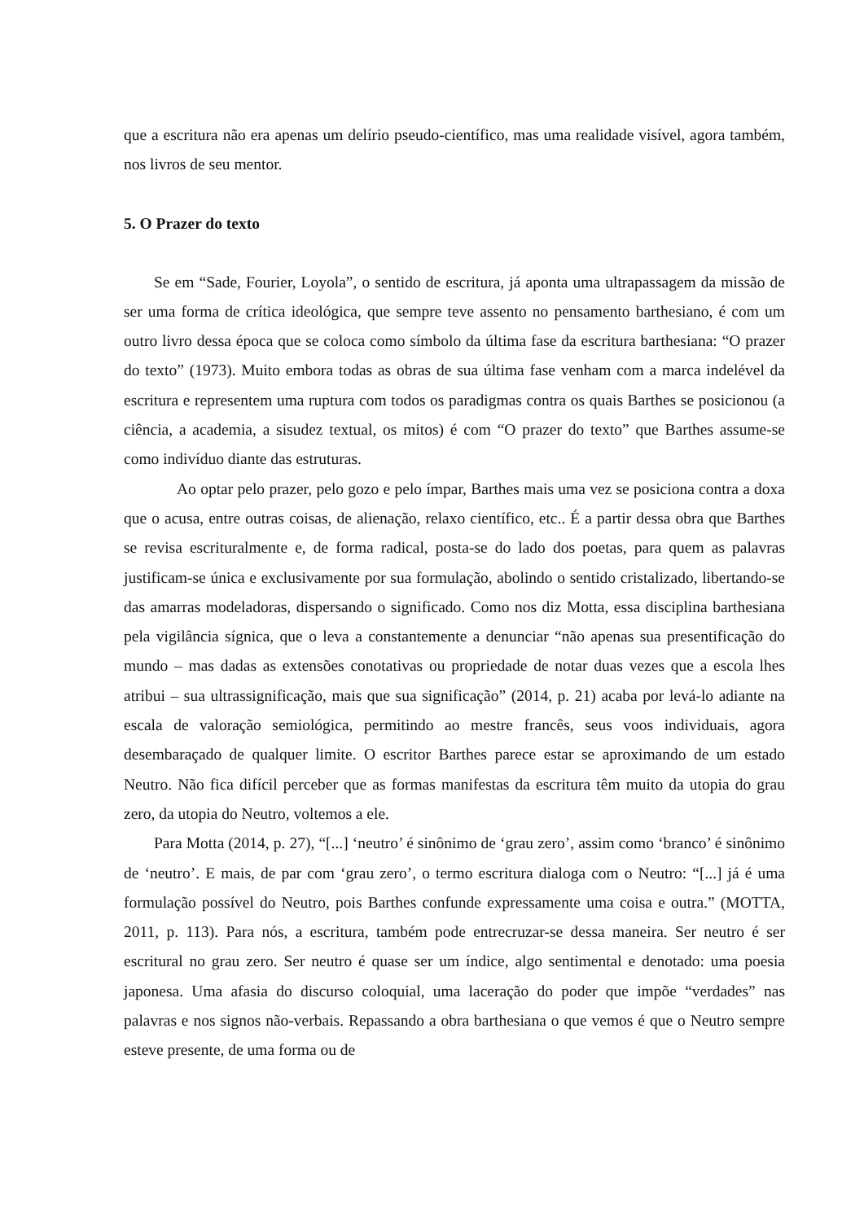que a escritura não era apenas um delírio pseudo-científico, mas uma realidade visível, agora também, nos livros de seu mentor.
5. O Prazer do texto
Se em “Sade, Fourier, Loyola”, o sentido de escritura, já aponta uma ultrapassagem da missão de ser uma forma de crítica ideológica, que sempre teve assento no pensamento barthesiano, é com um outro livro dessa época que se coloca como símbolo da última fase da escritura barthesiana: “O prazer do texto” (1973). Muito embora todas as obras de sua última fase venham com a marca indelével da escritura e representem uma ruptura com todos os paradigmas contra os quais Barthes se posicionou (a ciência, a academia, a sisudez textual, os mitos) é com “O prazer do texto” que Barthes assume-se como indivíduo diante das estruturas.
Ao optar pelo prazer, pelo gozo e pelo ímpar, Barthes mais uma vez se posiciona contra a doxa que o acusa, entre outras coisas, de alienação, relaxo científico, etc.. É a partir dessa obra que Barthes se revisa escrituralmente e, de forma radical, posta-se do lado dos poetas, para quem as palavras justificam-se única e exclusivamente por sua formulação, abolindo o sentido cristalizado, libertando-se das amarras modeladoras, dispersando o significado. Como nos diz Motta, essa disciplina barthesiana pela vigilância sígnica, que o leva a constantemente a denunciar “não apenas sua presentificação do mundo – mas dadas as extensões conotativas ou propriedade de notar duas vezes que a escola lhes atribui – sua ultrassignificação, mais que sua significação” (2014, p. 21) acaba por levá-lo adiante na escala de valoração semiológica, permitindo ao mestre francês, seus voos individuais, agora desembaraçado de qualquer limite. O escritor Barthes parece estar se aproximando de um estado Neutro. Não fica difícil perceber que as formas manifestas da escritura têm muito da utopia do grau zero, da utopia do Neutro, voltemos a ele.
Para Motta (2014, p. 27), “[...] ‘neutro’ é sinônimo de ‘grau zero’, assim como ‘branco’ é sinônimo de ‘neutro’. E mais, de par com ‘grau zero’, o termo escritura dialoga com o Neutro: “[...] já é uma formulação possível do Neutro, pois Barthes confunde expressamente uma coisa e outra.” (MOTTA, 2011, p. 113). Para nós, a escritura, também pode entrecruzar-se dessa maneira. Ser neutro é ser escritural no grau zero. Ser neutro é quase ser um índice, algo sentimental e denotado: uma poesia japonesa. Uma afasia do discurso coloquial, uma laceração do poder que impõe “verdades” nas palavras e nos signos não-verbais. Repassando a obra barthesiana o que vemos é que o Neutro sempre esteve presente, de uma forma ou de